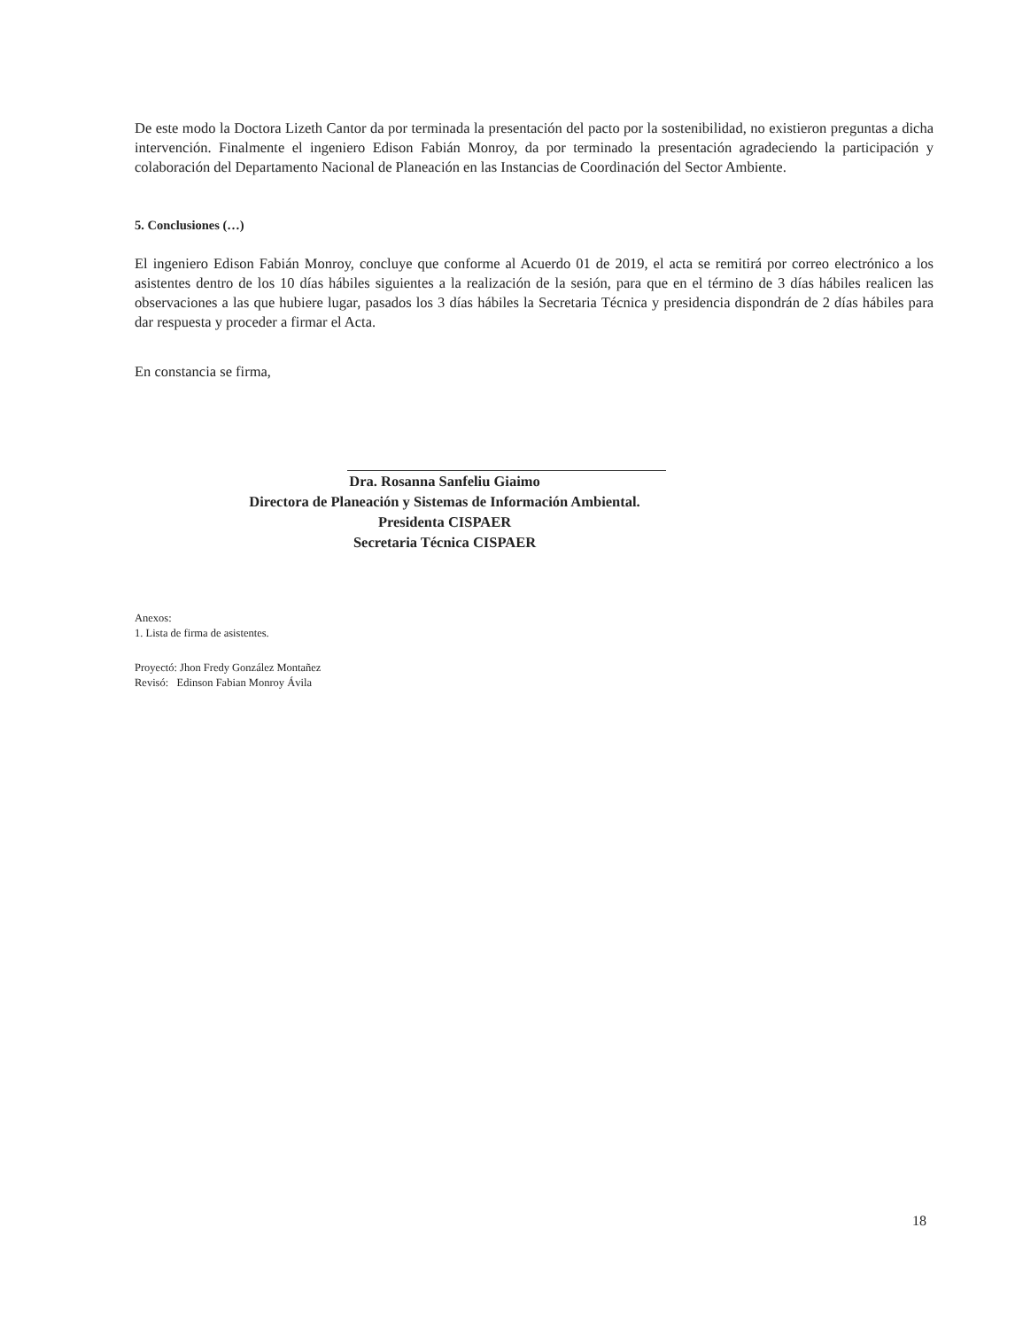De este modo la Doctora Lizeth Cantor da por terminada la presentación del pacto por la sostenibilidad, no existieron preguntas a dicha intervención. Finalmente el ingeniero Edison Fabián Monroy, da por terminado la presentación agradeciendo la participación y colaboración del Departamento Nacional de Planeación en las Instancias de Coordinación del Sector Ambiente.
5. Conclusiones (…)
El ingeniero Edison Fabián Monroy, concluye que conforme al Acuerdo 01 de 2019, el acta se remitirá por correo electrónico a los asistentes dentro de los 10 días hábiles siguientes a la realización de la sesión, para que en el término de 3 días hábiles realicen las observaciones a las que hubiere lugar, pasados los 3 días hábiles la Secretaria Técnica y presidencia dispondrán de 2 días hábiles para dar respuesta y proceder a firmar el Acta.
En constancia se firma,
Dra. Rosanna Sanfeliu Giaimo
Directora de Planeación y Sistemas de Información Ambiental.
Presidenta CISPAER
Secretaria Técnica CISPAER
Anexos:
1. Lista de firma de asistentes.
Proyectó: Jhon Fredy González Montañez
Revisó: Edinson Fabian Monroy Ávila
18